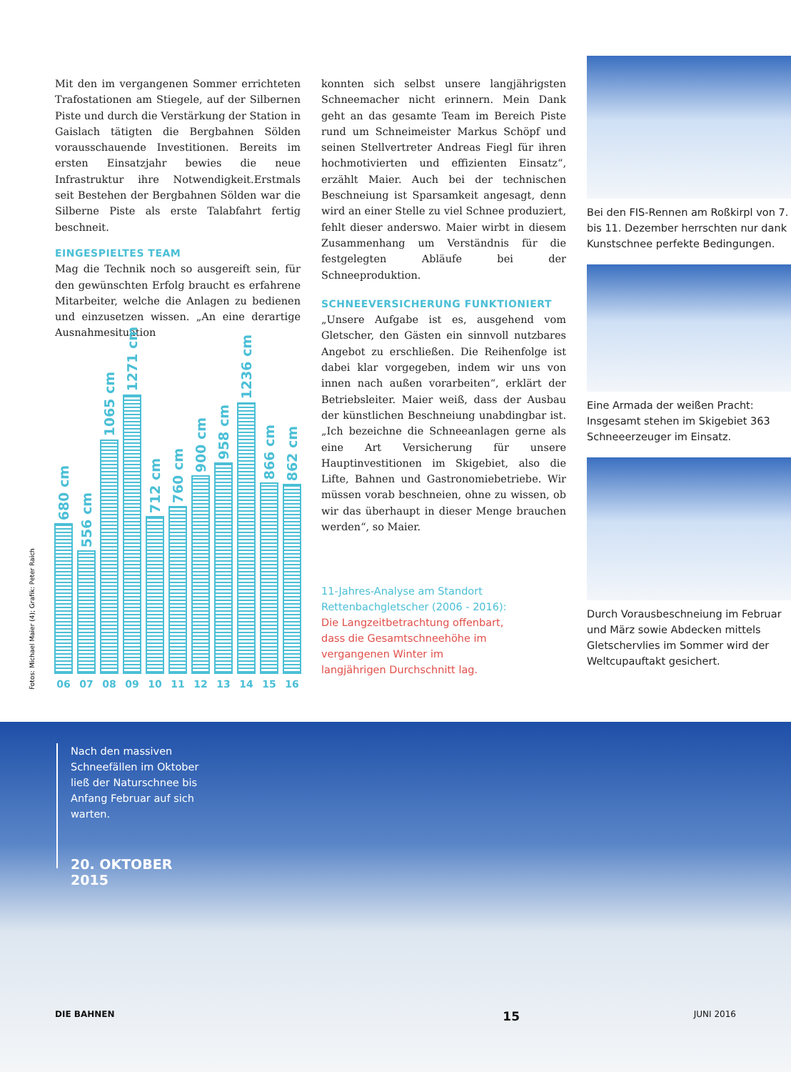Mit den im vergangenen Sommer errichteten Trafostationen am Stiegele, auf der Silbernen Piste und durch die Verstärkung der Station in Gaislach tätigten die Bergbahnen Sölden vorausschauende Investitionen. Bereits im ersten Einsatzjahr bewies die neue Infrastruktur ihre Notwendigkeit.Erstmals seit Bestehen der Bergbahnen Sölden war die Silberne Piste als erste Talabfahrt fertig beschneit.
EINGESPIELTES TEAM
Mag die Technik noch so ausgereift sein, für den gewünschten Erfolg braucht es erfahrene Mitarbeiter, welche die Anlagen zu bedienen und einzusetzen wissen. „An eine derartige Ausnahmesituation
680 cm
06
556 cm
07
1065 cm
08
1271 cm
09
712 cm
10
760 cm
11
900 cm
12
958 cm
13
1236 cm
14
866 cm
15
862 cm
16
Fotos: Michael Maier (4); Grafik: Peter Raich
konnten sich selbst unsere langjährigsten Schneemacher nicht erinnern. Mein Dank geht an das gesamte Team im Bereich Piste rund um Schneimeister Markus Schöpf und seinen Stellvertreter Andreas Fiegl für ihren hochmotivierten und effizienten Einsatz“, erzählt Maier. Auch bei der technischen Beschneiung ist Sparsamkeit angesagt, denn wird an einer Stelle zu viel Schnee produziert, fehlt dieser anderswo. Maier wirbt in diesem Zusammenhang um Verständnis für die festgelegten Abläufe bei der Schneeproduktion.
SCHNEEVERSICHERUNG FUNKTIONIERT
„Unsere Aufgabe ist es, ausgehend vom Gletscher, den Gästen ein sinnvoll nutzbares Angebot zu erschließen. Die Reihenfolge ist dabei klar vorgegeben, indem wir uns von innen nach außen vorarbeiten“, erklärt der Betriebsleiter. Maier weiß, dass der Ausbau der künstlichen Beschneiung unabdingbar ist. „Ich bezeichne die Schneeanlagen gerne als eine Art Versicherung für unsere Hauptinvestitionen im Skigebiet, also die Lifte, Bahnen und Gastronomiebetriebe. Wir müssen vorab beschneien, ohne zu wissen, ob wir das überhaupt in dieser Menge brauchen werden“, so Maier.
11-Jahres-Analyse am Standort Rettenbachgletscher (2006 - 2016): Die Langzeitbetrachtung offenbart, dass die Gesamtschneehöhe im vergangenen Winter im langjährigen Durchschnitt lag.
Bei den FIS-Rennen am Roßkirpl von 7. bis 11. Dezember herrschten nur dank Kunstschnee perfekte Bedingungen.
Eine Armada der weißen Pracht: Insgesamt stehen im Skigebiet 363 Schneeerzeuger im Einsatz.
Durch Vorausbeschneiung im Februar und März sowie Abdecken mittels Gletschervlies im Sommer wird der Weltcupauftakt gesichert.
Nach den massiven Schneefällen im Oktober ließ der Naturschnee bis Anfang Februar auf sich warten.
20. OKTOBER 2015
DIE BAHNEN 15 JUNI 2016